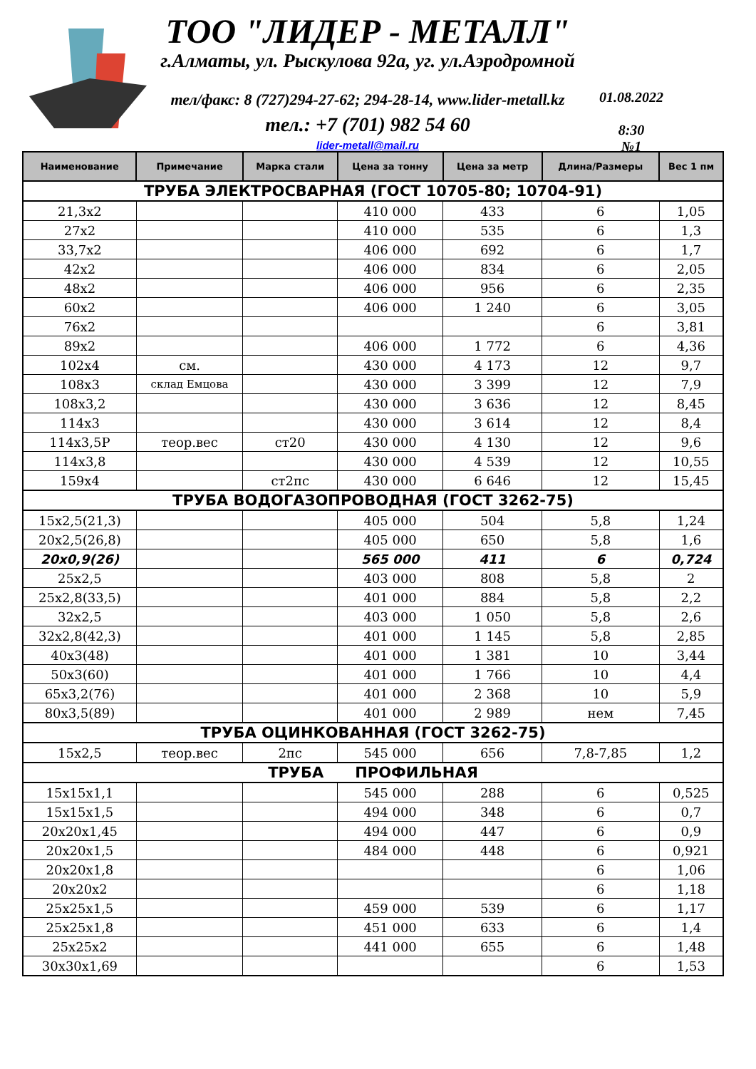ТОО "ЛИДЕР - МЕТАЛЛ"
г.Алматы, ул. Рыскулова 92а, уг. ул.Аэродромной
тел/факс: 8 (727)294-27-62; 294-28-14, www.lider-metall.kz
тел.: +7 (701) 982 54 60
lider-metall@mail.ru
01.08.2022
8:30
№1
| Наименование | Примечание | Марка стали | Цена за тонну | Цена за метр | Длина/Размеры | Вес 1 пм |
| --- | --- | --- | --- | --- | --- | --- |
| ТРУБА ЭЛЕКТРОСВАРНАЯ (ГОСТ 10705-80; 10704-91) | | | | | | |
| 21,3х2 | | | 410 000 | 433 | 6 | 1,05 |
| 27х2 | | | 410 000 | 535 | 6 | 1,3 |
| 33,7х2 | | | 406 000 | 692 | 6 | 1,7 |
| 42х2 | | | 406 000 | 834 | 6 | 2,05 |
| 48х2 | | | 406 000 | 956 | 6 | 2,35 |
| 60х2 | | | 406 000 | 1 240 | 6 | 3,05 |
| 76х2 | | | | | 6 | 3,81 |
| 89х2 | | | 406 000 | 1 772 | 6 | 4,36 |
| 102х4 | см. | | 430 000 | 4 173 | 12 | 9,7 |
| 108х3 | склад Емцова | | 430 000 | 3 399 | 12 | 7,9 |
| 108х3,2 | | | 430 000 | 3 636 | 12 | 8,45 |
| 114х3 | | | 430 000 | 3 614 | 12 | 8,4 |
| 114х3,5Р | теор.вес | ст20 | 430 000 | 4 130 | 12 | 9,6 |
| 114х3,8 | | | 430 000 | 4 539 | 12 | 10,55 |
| 159х4 | | ст2пс | 430 000 | 6 646 | 12 | 15,45 |
| ТРУБА ВОДОГАЗОПРОВОДНАЯ (ГОСТ 3262-75) | | | | | | |
| 15х2,5(21,3) | | | 405 000 | 504 | 5,8 | 1,24 |
| 20х2,5(26,8) | | | 405 000 | 650 | 5,8 | 1,6 |
| 20х0,9(26) | | | 565 000 | 411 | 6 | 0,724 |
| 25х2,5 | | | 403 000 | 808 | 5,8 | 2 |
| 25х2,8(33,5) | | | 401 000 | 884 | 5,8 | 2,2 |
| 32х2,5 | | | 403 000 | 1 050 | 5,8 | 2,6 |
| 32х2,8(42,3) | | | 401 000 | 1 145 | 5,8 | 2,85 |
| 40х3(48) | | | 401 000 | 1 381 | 10 | 3,44 |
| 50х3(60) | | | 401 000 | 1 766 | 10 | 4,4 |
| 65х3,2(76) | | | 401 000 | 2 368 | 10 | 5,9 |
| 80х3,5(89) | | | 401 000 | 2 989 | нем | 7,45 |
| ТРУБА ОЦИНКОВАННАЯ (ГОСТ 3262-75) | | | | | | |
| 15х2,5 | теор.вес | 2пс | 545 000 | 656 | 7,8-7,85 | 1,2 |
| ТРУБА ПРОФИЛЬНАЯ | | | | | | |
| 15х15х1,1 | | | 545 000 | 288 | 6 | 0,525 |
| 15х15х1,5 | | | 494 000 | 348 | 6 | 0,7 |
| 20х20х1,45 | | | 494 000 | 447 | 6 | 0,9 |
| 20х20х1,5 | | | 484 000 | 448 | 6 | 0,921 |
| 20х20х1,8 | | | | | 6 | 1,06 |
| 20х20х2 | | | | | 6 | 1,18 |
| 25х25х1,5 | | | 459 000 | 539 | 6 | 1,17 |
| 25х25х1,8 | | | 451 000 | 633 | 6 | 1,4 |
| 25х25х2 | | | 441 000 | 655 | 6 | 1,48 |
| 30х30х1,69 | | | | | 6 | 1,53 |